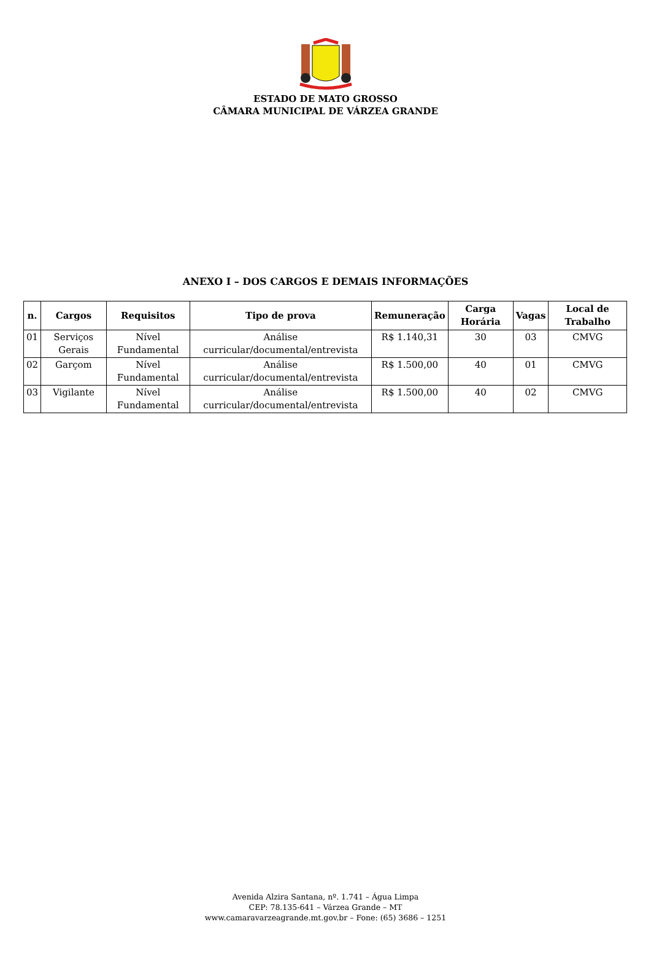ESTADO DE MATO GROSSO
CÂMARA MUNICIPAL DE VÁRZEA GRANDE
ANEXO I – DOS CARGOS E DEMAIS INFORMAÇÕES
| n. | Cargos | Requisitos | Tipo de prova | Remuneração | Carga Horária | Vagas | Local de Trabalho |
| --- | --- | --- | --- | --- | --- | --- | --- |
| 01 | Serviços Gerais | Nível Fundamental | Análise curricular/documental/entrevista | R$ 1.140,31 | 30 | 03 | CMVG |
| 02 | Garçom | Nível Fundamental | Análise curricular/documental/entrevista | R$ 1.500,00 | 40 | 01 | CMVG |
| 03 | Vigilante | Nível Fundamental | Análise curricular/documental/entrevista | R$ 1.500,00 | 40 | 02 | CMVG |
Avenida Alzira Santana, nº. 1.741 – Água Limpa
CEP: 78.135-641 – Várzea Grande – MT
www.camaravarzeagrande.mt.gov.br – Fone: (65) 3686 – 1251